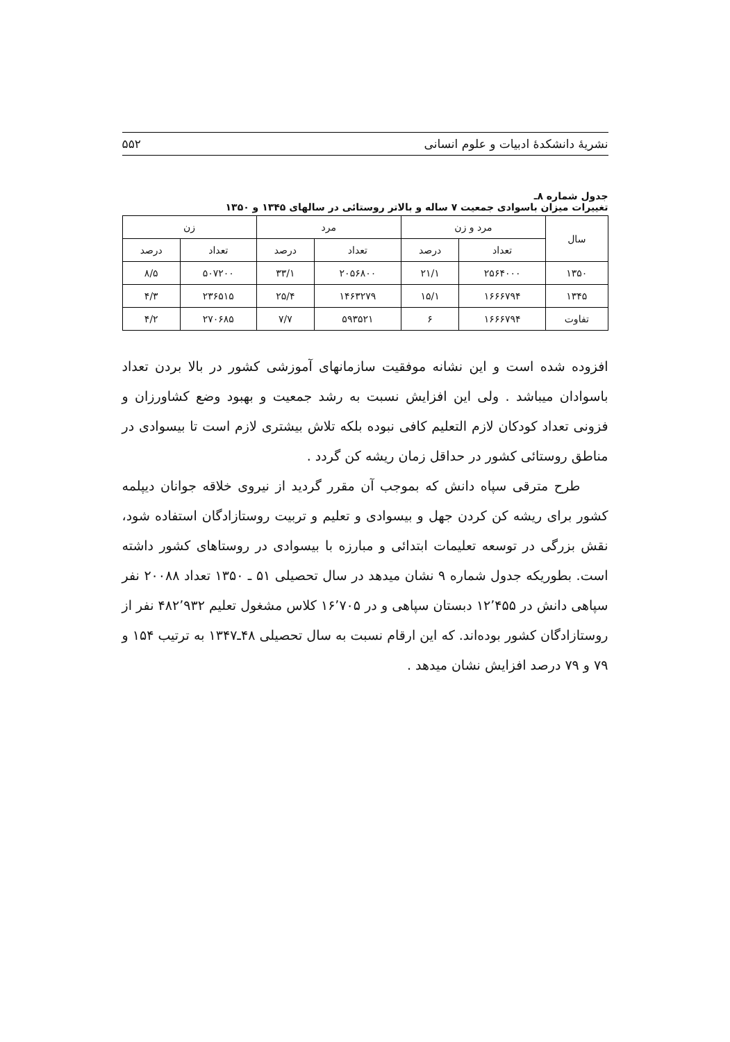نشریهٔ دانشکدهٔ ادبیات و علوم انسانی ۵۵۲
جدول شماره ۸ـ
تغییرات میزان باسوادی جمعیت ۷ ساله و بالاتر روستائی در سالهای ۱۳۴۵ و ۱۳۵۰
| سال | مرد و زن | | مرد | | زن | |
| --- | --- | --- | --- | --- | --- | --- |
| | تعداد | درصد | تعداد | درصد | تعداد | درصد |
| ۱۳۵۰ | ۲۵۶۴۰۰۰ | ۲۱/۱ | ۲۰۵۶۸۰۰ | ۳۳/۱ | ۵۰۷۲۰۰ | ۸/۵ |
| ۱۳۴۵ | ۱۶۶۶۷۹۴ | ۱۵/۱ | ۱۴۶۳۲۷۹ | ۲۵/۴ | ۲۳۶۵۱۵ | ۴/۳ |
| تفاوت | ۱۶۶۶۷۹۴ | ۶ | ۵۹۳۵۲۱ | ۷/۷ | ۲۷۰۶۸۵ | ۴/۲ |
افزوده شده است و این نشانه موفقیت سازمانهای آموزشی کشور در بالا بردن تعداد باسوادان میباشد . ولی این افزایش نسبت به رشد جمعیت و بهبود وضع کشاورزان و فزونی تعداد کودکان لازم التعلیم کافی نبوده بلکه تلاش بیشتری لازم است تا بیسوادی در مناطق روستائی کشور در حداقل زمان ریشه کن گردد .
طرح مترقی سپاه دانش که بموجب آن مقرر گردید از نیروی خلاقه جوانان دیپلمه کشور برای ریشه کن کردن جهل و بیسوادی و تعلیم و تربیت روستازادگان استفاده شود، نقش بزرگی در توسعه تعلیمات ابتدائی و مبارزه با بیسوادی در روستاهای کشور داشته است. بطوریکه جدول شماره ۹ نشان میدهد در سال تحصیلی ۵۱ ـ ۱۳۵۰ تعداد ۲۰۰۸۸ نفر سپاهی دانش در ۱۲٬۴۵۵ دبستان سپاهی و در ۱۶٬۷۰۵ کلاس مشغول تعلیم ۴۸۲٬۹۳۲ نفر از روستازادگان کشور بوده‌اند. که این ارقام نسبت به سال تحصیلی ۴۸ـ۱۳۴۷ به ترتیب ۱۵۴ و ۷۹ و ۷۹ درصد افزایش نشان میدهد .